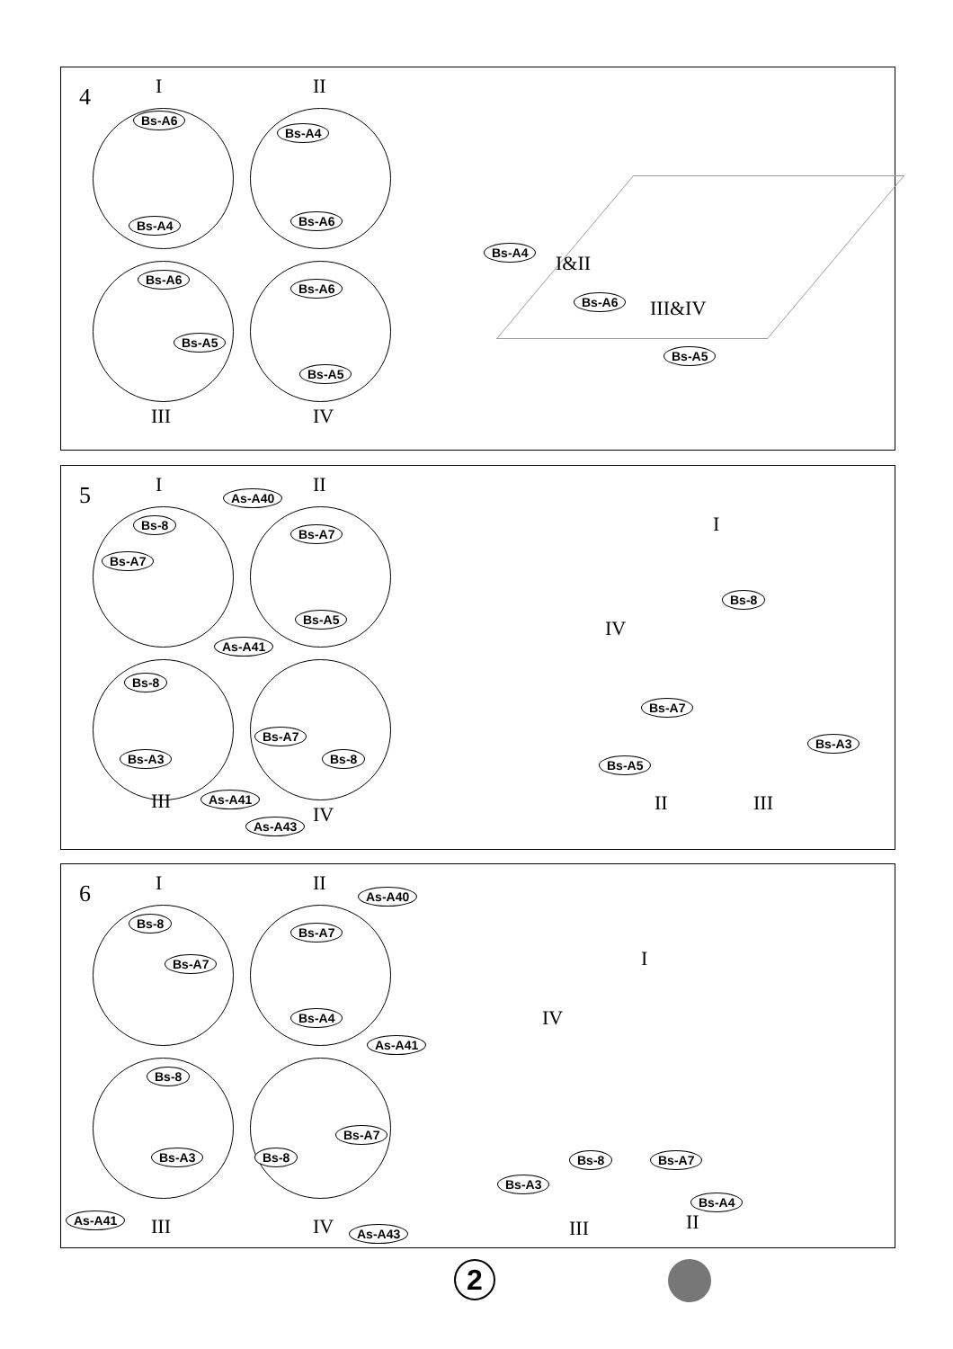4 I II
Bs-A6
Bs-A4
Bs-A4
Bs-A6
Bs-A6
Bs-A5
Bs-A6
Bs-A5
III IV
Bs-A4
I&II
Bs-A6 III&IV
Bs-A5
5 I II
Bs-8
Bs-A7
As-A40
Bs-A7
Bs-A5
As-A41
Bs-8
Bs-A3
As-A41
Bs-A7
Bs-8
As-A43
III
IV
I
Bs-8
IV
Bs-A7
Bs-A3
Bs-A5
II III
6 I II
Bs-8
Bs-A7
As-A40
Bs-A7
Bs-A4
As-A41
Bs-8
Bs-A3
As-A41
Bs-A7
Bs-8
As-A43
III IV
I
IV
Bs-8 Bs-A7
Bs-A3
Bs-A4
III II
2